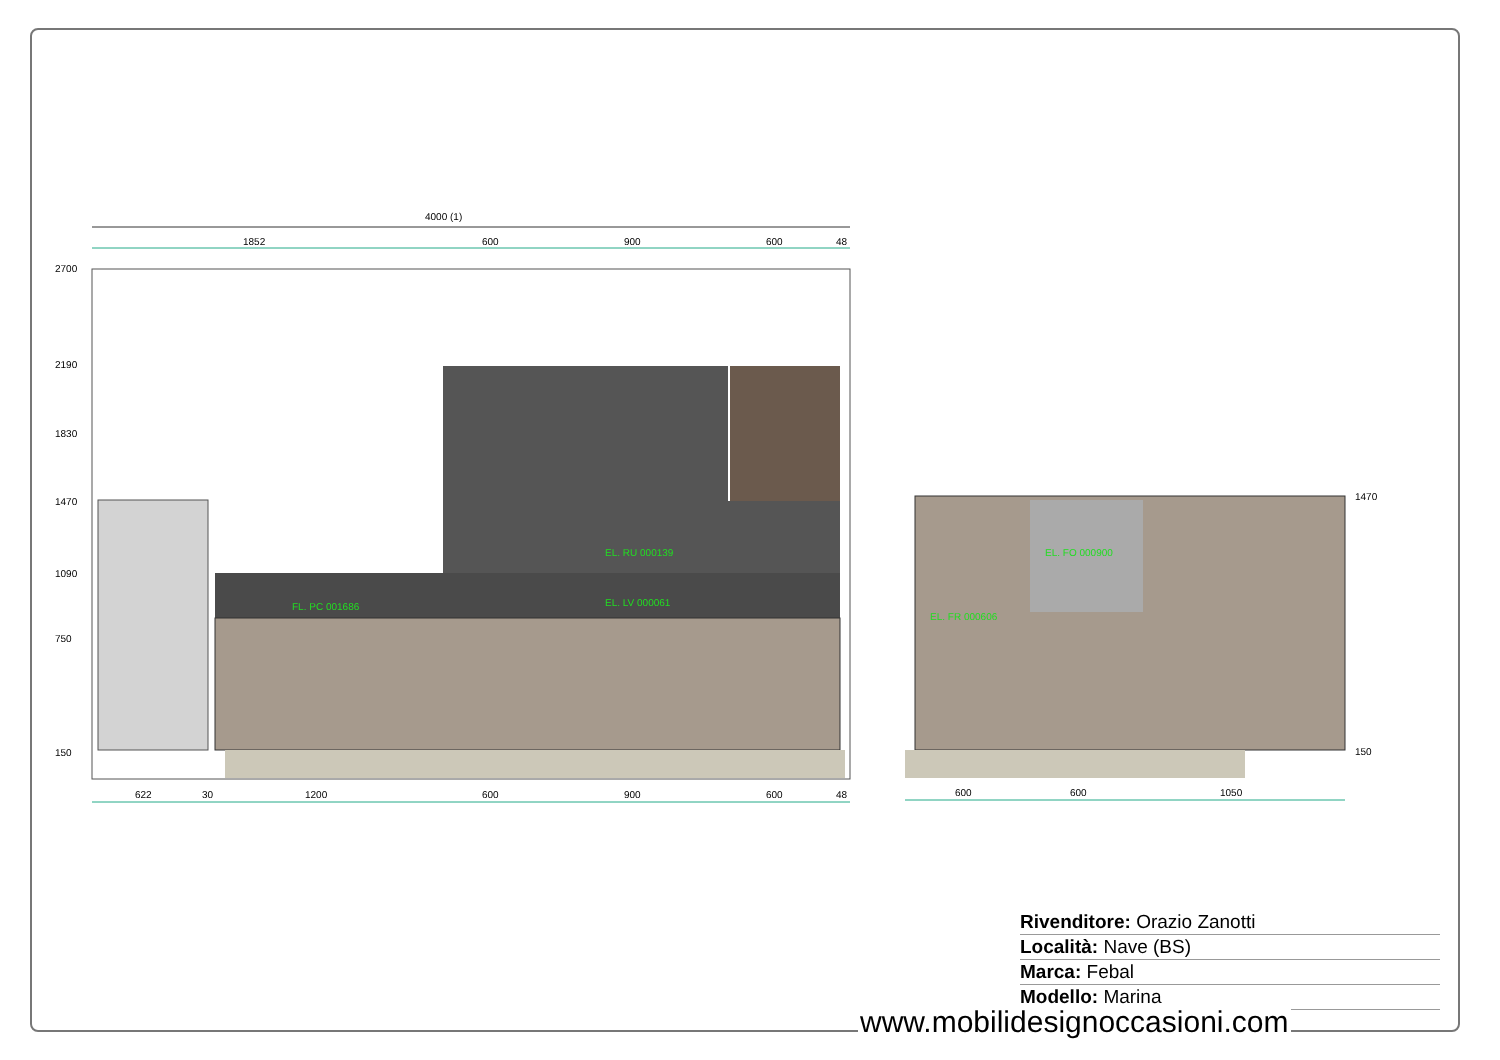4000 (1)
1852
600
900
600
48
2700
2190
1830
1470
1090
750
150
EL. RU 000139
EL. LV 000061
FL. PC 001686
EL. FO 000900
EL. FR 000606
1470
150
622
30
1200
600
900
600
48
600
600
1050
Rivenditore: Orazio Zanotti
Località: Nave (BS)
Marca: Febal
Modello: Marina
www.mobilidesignoccasioni.com